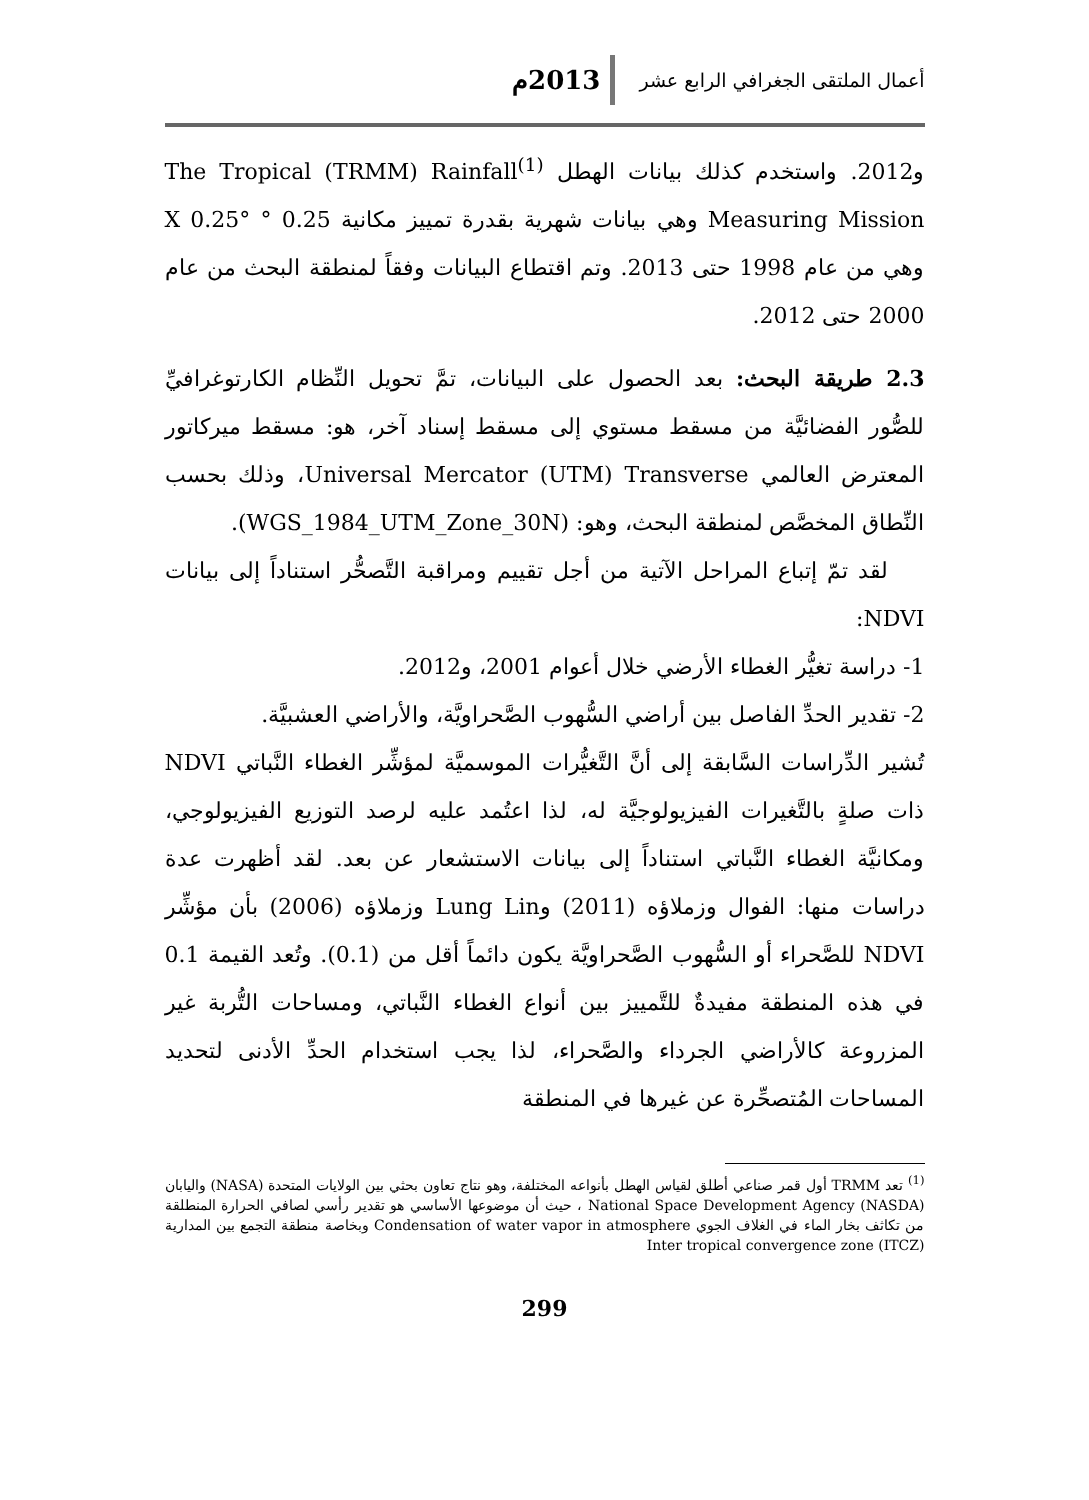أعمال الملتقى الجغرافي الرابع عشر 2013م
و2012. واستخدم كذلك بيانات الهطل <sup>(1)</sup>The Tropical (TRMM) Rainfall Measuring Mission وهي بيانات شهرية بقدرة تمييز مكانية 0.25 ° X 0.25° وهي من عام 1998 حتى 2013. وتم اقتطاع البيانات وفقاً لمنطقة البحث من عام 2000 حتى 2012.
2.3 طريقة البحث: بعد الحصول على البيانات، تمَّ تحويل النِّظام الكارتوغرافيِّ للصُّور الفضائيَّة من مسقط مستوي إلى مسقط إسناد آخر، هو: مسقط ميركاتور المعترض العالمي Universal Mercator (UTM) Transverse، وذلك بحسب النِّطاق المخصَّص لمنطقة البحث، وهو: (WGS_1984_UTM_Zone_30N).
لقد تمّ إتباع المراحل الآتية من أجل تقييم ومراقبة التَّصحُّر استناداً إلى بيانات NDVI:
1- دراسة تغيُّر الغطاء الأرضي خلال أعوام 2001، و2012.
2- تقدير الحدِّ الفاصل بين أراضي السُّهوب الصَّحراويَّة، والأراضي العشبيَّة.
تُشير الدِّراسات السَّابقة إلى أنَّ التَّغيُّرات الموسميَّة لمؤشِّر الغطاء النَّباتي NDVI ذات صلةٍ بالتَّغيرات الفيزيولوجيَّة له، لذا اعتُمد عليه لرصد التوزيع الفيزيولوجي، ومكانيَّة الغطاء النَّباتي استناداً إلى بيانات الاستشعار عن بعد. لقد أظهرت عدة دراسات منها: الفوال وزملاؤه (2011) وLung Lin وزملاؤه (2006) بأن مؤشِّر NDVI للصَّحراء أو السُّهوب الصَّحراويَّة يكون دائماً أقل من (0.1). وتُعد القيمة 0.1 في هذه المنطقة مفيدةٌ للتَّمييز بين أنواع الغطاء النَّباتي، ومساحات التُّربة غير المزروعة كالأراضي الجرداء والصَّحراء، لذا يجب استخدام الحدِّ الأدنى لتحديد المساحات المُتصحِّرة عن غيرها في المنطقة
<sup>(1)</sup> تعد TRMM أول قمر صناعي أطلق لقياس الهطل بأنواعه المختلفة، وهو نتاج تعاون بحثي بين الولايات المتحدة (NASA) واليابان National Space Development Agency (NASDA) ، حيث أن موضوعها الأساسي هو تقدير رأسي لصافي الحرارة المنطلقة من تكاثف بخار الماء في الغلاف الجوي Condensation of water vapor in atmosphere وبخاصة منطقة التجمع بين المدارية (Inter tropical convergence zone (ITCZ
299